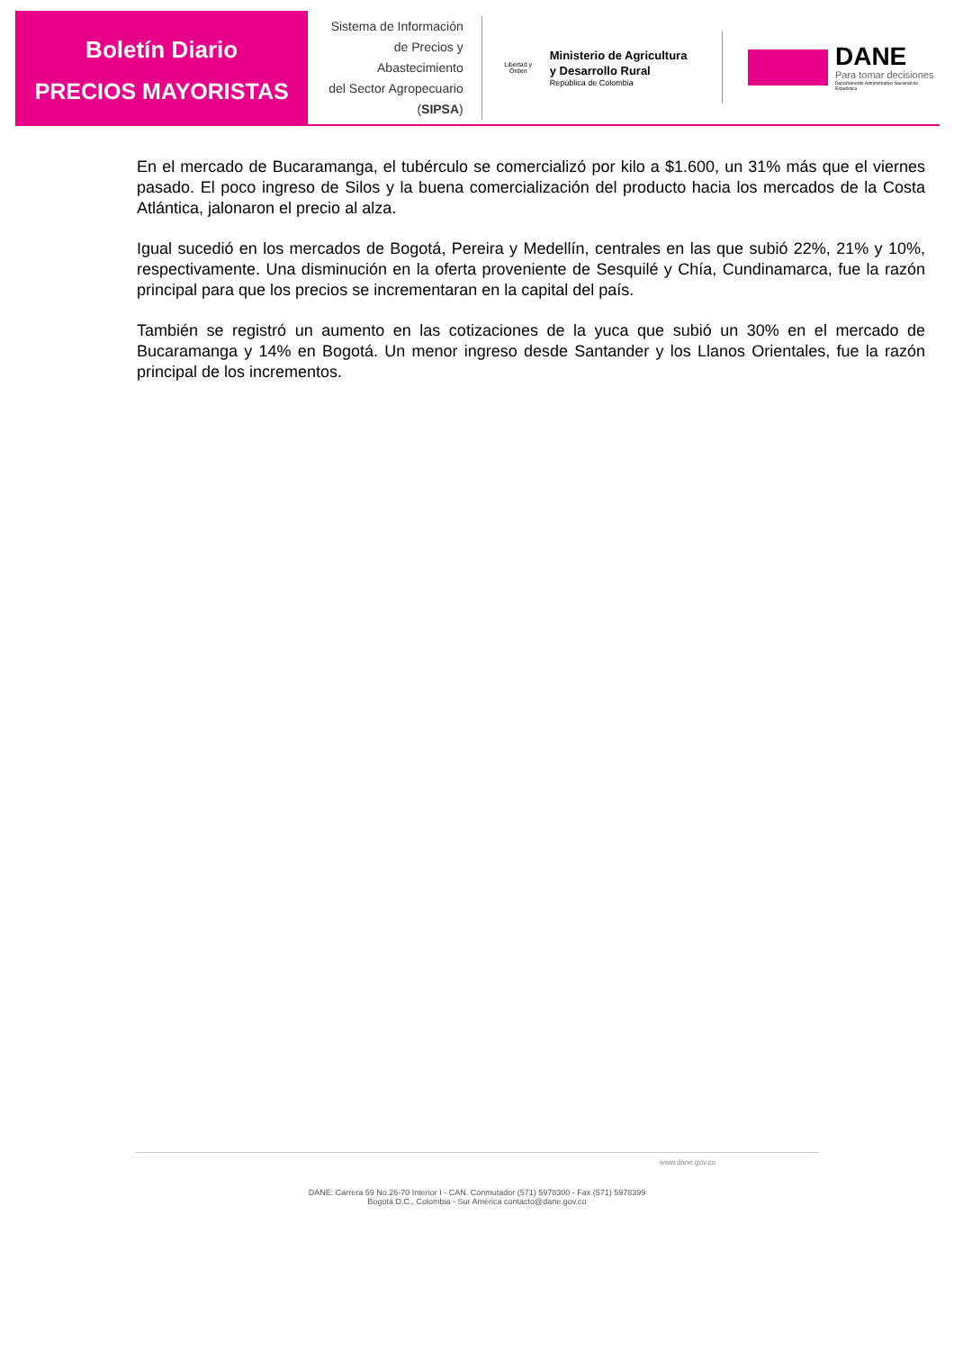Boletín Diario
PRECIOS MAYORISTAS
Sistema de Información
de Precios y Abastecimiento
del Sector Agropecuario
(SIPSA)
Libertad y Orden
Ministerio de Agricultura
y Desarrollo Rural
República de Colombia
DANE
Para tomar decisiones
Departamento Administrativo Nacional de Estadística
En el mercado de Bucaramanga, el tubérculo se comercializó por kilo a $1.600, un 31% más que el viernes pasado. El poco ingreso de Silos y la buena comercialización del producto hacia los mercados de la Costa Atlántica, jalonaron el precio al alza.
Igual sucedió en los mercados de Bogotá, Pereira y Medellín, centrales en las que subió 22%, 21% y 10%, respectivamente. Una disminución en la oferta proveniente de Sesquilé y Chía, Cundinamarca, fue la razón principal para que los precios se incrementaran en la capital del país.
También se registró un aumento en las cotizaciones de la yuca que subió un 30% en el mercado de Bucaramanga y 14% en Bogotá. Un menor ingreso desde Santander y los Llanos Orientales, fue la razón principal de los incrementos.
www.dane.gov.co
DANE: Carrera 59 No.26-70 Interior I - CAN. Conmutador (571) 5978300 - Fax (571) 5978399
Bogotá D.C., Colombia - Sur América contacto@dane.gov.co